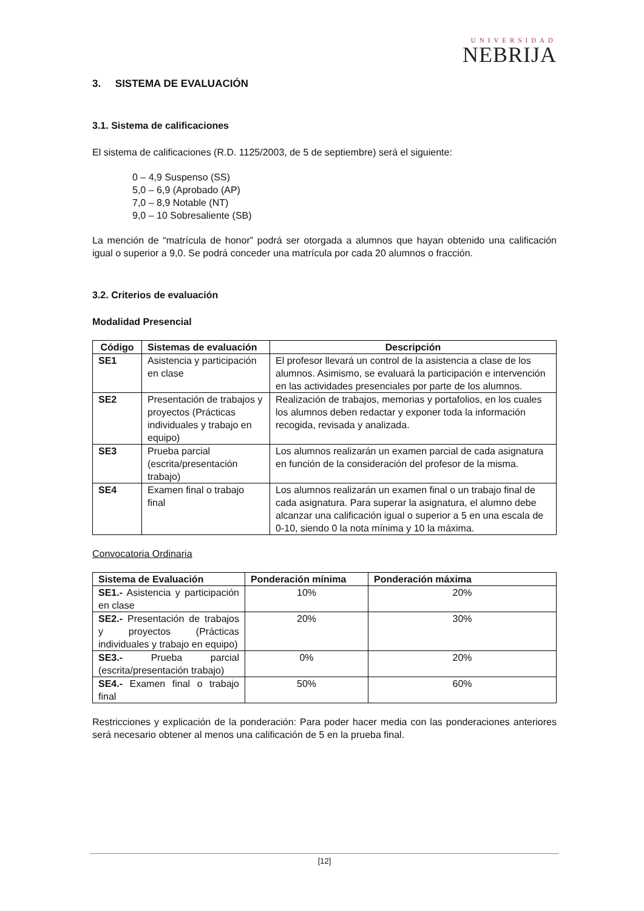UNIVERSIDAD
NEBRIJA
3. SISTEMA DE EVALUACIÓN
3.1. Sistema de calificaciones
El sistema de calificaciones (R.D. 1125/2003, de 5 de septiembre) será el siguiente:
0 – 4,9 Suspenso (SS)
5,0 – 6,9 (Aprobado (AP)
7,0 – 8,9 Notable (NT)
9,0 – 10 Sobresaliente (SB)
La mención de “matrícula de honor” podrá ser otorgada a alumnos que hayan obtenido una calificación igual o superior a 9,0. Se podrá conceder una matrícula por cada 20 alumnos o fracción.
3.2. Criterios de evaluación
Modalidad Presencial
| Código | Sistemas de evaluación | Descripción |
| --- | --- | --- |
| SE1 | Asistencia y participación en clase | El profesor llevará un control de la asistencia a clase de los alumnos. Asimismo, se evaluará la participación e intervención en las actividades presenciales por parte de los alumnos. |
| SE2 | Presentación de trabajos y proyectos (Prácticas individuales y trabajo en equipo) | Realización de trabajos, memorias y portafolios, en los cuales los alumnos deben redactar y exponer toda la información recogida, revisada y analizada. |
| SE3 | Prueba parcial (escrita/presentación trabajo) | Los alumnos realizarán un examen parcial de cada asignatura en función de la consideración del profesor de la misma. |
| SE4 | Examen final o trabajo final | Los alumnos realizarán un examen final o un trabajo final de cada asignatura. Para superar la asignatura, el alumno debe alcanzar una calificación igual o superior a 5 en una escala de 0-10, siendo 0 la nota mínima y 10 la máxima. |
Convocatoria Ordinaria
| Sistema de Evaluación | Ponderación mínima | Ponderación máxima |
| --- | --- | --- |
| SE1.- Asistencia y participación en clase | 10% | 20% |
| SE2.- Presentación de trabajos y proyectos (Prácticas individuales y trabajo en equipo) | 20% | 30% |
| SE3.- Prueba parcial (escrita/presentación trabajo) | 0% | 20% |
| SE4.- Examen final o trabajo final | 50% | 60% |
Restricciones y explicación de la ponderación: Para poder hacer media con las ponderaciones anteriores será necesario obtener al menos una calificación de 5 en la prueba final.
[12]